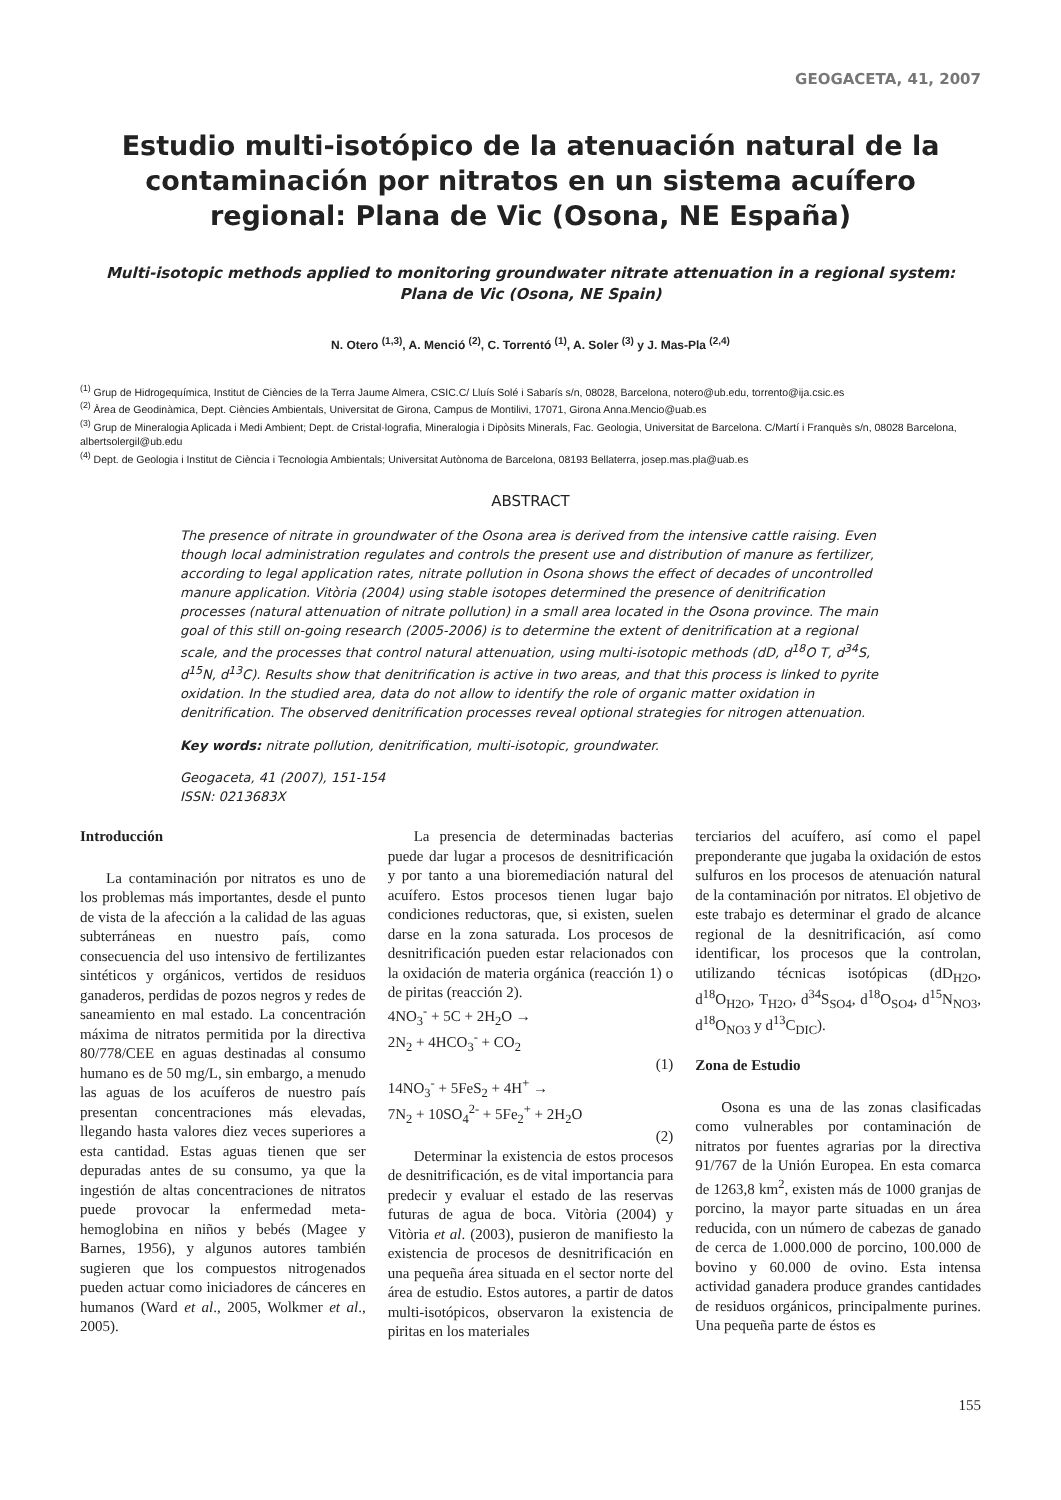GEOGACETA, 41, 2007
Estudio multi-isotópico de la atenuación natural de la contaminación por nitratos en un sistema acuífero regional: Plana de Vic (Osona, NE España)
Multi-isotopic methods applied to monitoring groundwater nitrate attenuation in a regional system: Plana de Vic (Osona, NE Spain)
N. Otero <sup>(1,3)</sup>, A. Menció <sup>(2)</sup>, C. Torrentó <sup>(1)</sup>, A. Soler <sup>(3)</sup> y J. Mas-Pla <sup>(2,4)</sup>
<sup>(1)</sup> Grup de Hidrogequímica, Institut de Ciències de la Terra Jaume Almera, CSIC.C/ Lluís Solé i Sabarís s/n, 08028, Barcelona, notero@ub.edu, torrento@ija.csic.es
<sup>(2)</sup> Àrea de Geodinàmica, Dept. Ciències Ambientals, Universitat de Girona, Campus de Montilivi, 17071, Girona Anna.Mencio@uab.es
<sup>(3)</sup> Grup de Mineralogia Aplicada i Medi Ambient; Dept. de Cristal·lografia, Mineralogia i Dipòsits Minerals, Fac. Geologia, Universitat de Barcelona. C/Martí i Franquès s/n, 08028 Barcelona, albertsolergil@ub.edu
<sup>(4)</sup> Dept. de Geologia i Institut de Ciència i Tecnologia Ambientals; Universitat Autònoma de Barcelona, 08193 Bellaterra, josep.mas.pla@uab.es
ABSTRACT
The presence of nitrate in groundwater of the Osona area is derived from the intensive cattle raising. Even though local administration regulates and controls the present use and distribution of manure as fertilizer, according to legal application rates, nitrate pollution in Osona shows the effect of decades of uncontrolled manure application. Vitòria (2004) using stable isotopes determined the presence of denitrification processes (natural attenuation of nitrate pollution) in a small area located in the Osona province. The main goal of this still on-going research (2005-2006) is to determine the extent of denitrification at a regional scale, and the processes that control natural attenuation, using multi-isotopic methods (dD, d<sup>18</sup>O T, d<sup>34</sup>S, d<sup>15</sup>N, d<sup>13</sup>C). Results show that denitrification is active in two areas, and that this process is linked to pyrite oxidation. In the studied area, data do not allow to identify the role of organic matter oxidation in denitrification. The observed denitrification processes reveal optional strategies for nitrogen attenuation.
Key words: nitrate pollution, denitrification, multi-isotopic, groundwater.
Geogaceta, 41 (2007), 151-154
ISSN: 0213683X
Introducción
La contaminación por nitratos es uno de los problemas más importantes, desde el punto de vista de la afección a la calidad de las aguas subterráneas en nuestro país, como consecuencia del uso intensivo de fertilizantes sintéticos y orgánicos, vertidos de residuos ganaderos, perdidas de pozos negros y redes de saneamiento en mal estado. La concentración máxima de nitratos permitida por la directiva 80/778/CEE en aguas destinadas al consumo humano es de 50 mg/L, sin embargo, a menudo las aguas de los acuíferos de nuestro país presentan concentraciones más elevadas, llegando hasta valores diez veces superiores a esta cantidad. Estas aguas tienen que ser depuradas antes de su consumo, ya que la ingestión de altas concentraciones de nitratos puede provocar la enfermedad meta-hemoglobina en niños y bebés (Magee y Barnes, 1956), y algunos autores también sugieren que los compuestos nitrogenados pueden actuar como iniciadores de cánceres en humanos (Ward et al., 2005, Wolkmer et al., 2005).
La presencia de determinadas bacterias puede dar lugar a procesos de desnitrificación y por tanto a una bioremediación natural del acuífero. Estos procesos tienen lugar bajo condiciones reductoras, que, si existen, suelen darse en la zona saturada. Los procesos de desnitrificación pueden estar relacionados con la oxidación de materia orgánica (reacción 1) o de piritas (reacción 2).
4NO<sub>3</sub><sup>-</sup> + 5C + 2H<sub>2</sub>O →
2N<sub>2</sub> + 4HCO<sub>3</sub><sup>-</sup> + CO<sub>2</sub>
(1)
14NO<sub>3</sub><sup>-</sup> + 5FeS<sub>2</sub> + 4H<sup>+</sup> →
7N<sub>2</sub> + 10SO<sub>4</sub><sup>2-</sup> + 5Fe<sub>2</sub><sup>+</sup> + 2H<sub>2</sub>O
(2)
Determinar la existencia de estos procesos de desnitrificación, es de vital importancia para predecir y evaluar el estado de las reservas futuras de agua de boca. Vitòria (2004) y Vitòria et al. (2003), pusieron de manifiesto la existencia de procesos de desnitrificación en una pequeña área situada en el sector norte del área de estudio. Estos autores, a partir de datos multi-isotópicos, observaron la existencia de piritas en los materiales
terciarios del acuífero, así como el papel preponderante que jugaba la oxidación de estos sulfuros en los procesos de atenuación natural de la contaminación por nitratos. El objetivo de este trabajo es determinar el grado de alcance regional de la desnitrificación, así como identificar, los procesos que la controlan, utilizando técnicas isotópicas (dD<sub>H2O</sub>, d<sup>18</sup>O<sub>H2O</sub>, T<sub>H2O</sub>, d<sup>34</sup>S<sub>SO4</sub>, d<sup>18</sup>O<sub>SO4</sub>, d<sup>15</sup>N<sub>NO3</sub>, d<sup>18</sup>O<sub>NO3</sub> y d<sup>13</sup>C<sub>DIC</sub>).
Zona de Estudio
Osona es una de las zonas clasificadas como vulnerables por contaminación de nitratos por fuentes agrarias por la directiva 91/767 de la Unión Europea. En esta comarca de 1263,8 km<sup>2</sup>, existen más de 1000 granjas de porcino, la mayor parte situadas en un área reducida, con un número de cabezas de ganado de cerca de 1.000.000 de porcino, 100.000 de bovino y 60.000 de ovino. Esta intensa actividad ganadera produce grandes cantidades de residuos orgánicos, principalmente purines. Una pequeña parte de éstos es
155